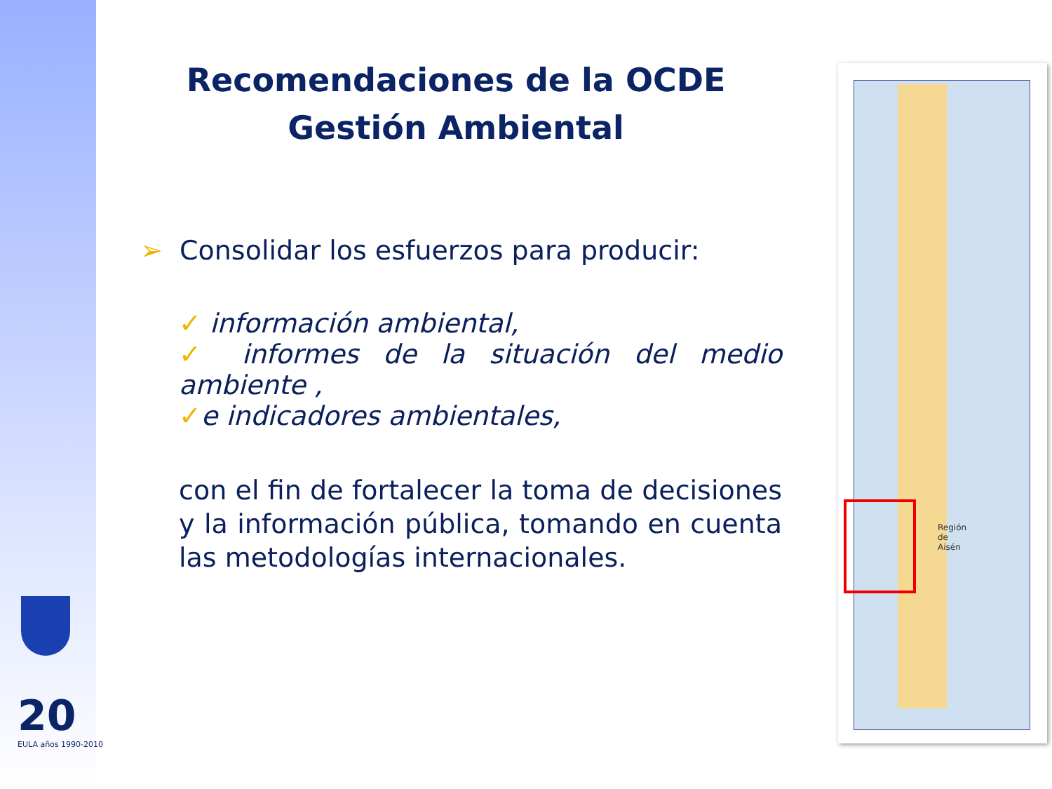Recomendaciones de la OCDE
Gestión Ambiental
➢ Consolidar los esfuerzos para producir:
✓ información ambiental,
✓ informes de la situación del medio ambiente ,
✓e indicadores ambientales,
con el fin de fortalecer la toma de decisiones y la información pública, tomando en cuenta las metodologías internacionales.
Región
de
Aisén
20
EULA años 1990-2010